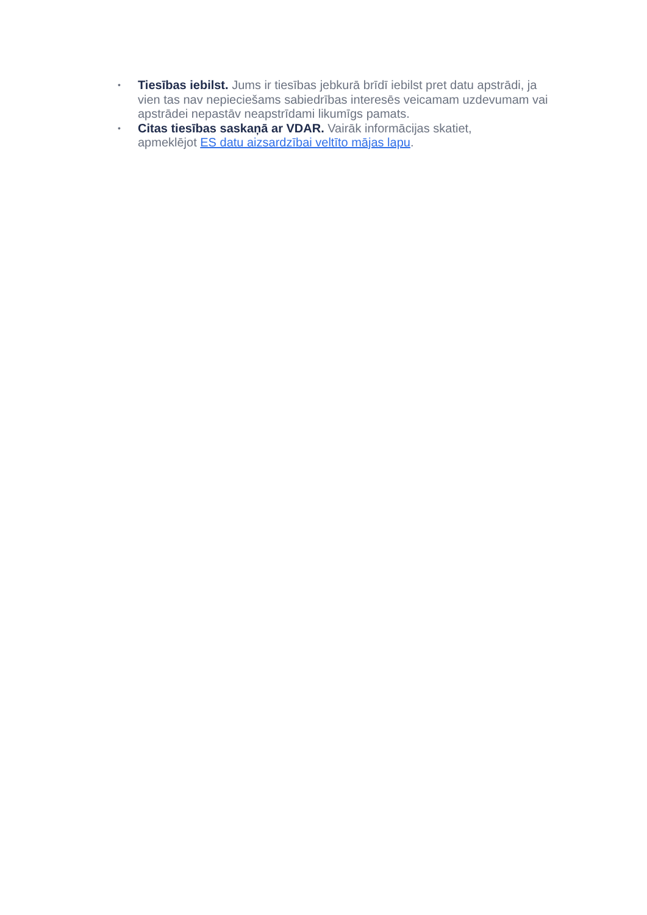• Tiesības iebilst. Jums ir tiesības jebkurā brīdī iebilst pret datu apstrādi, ja vien tas nav nepieciešams sabiedrības interesēs veicamam uzdevumam vai apstrādei nepastāv neapstrīdami likumīgs pamats.
• Citas tiesības saskaņā ar VDAR. Vairāk informācijas skatiet,
apmeklējot ES datu aizsardzībai veltīto mājas lapu.